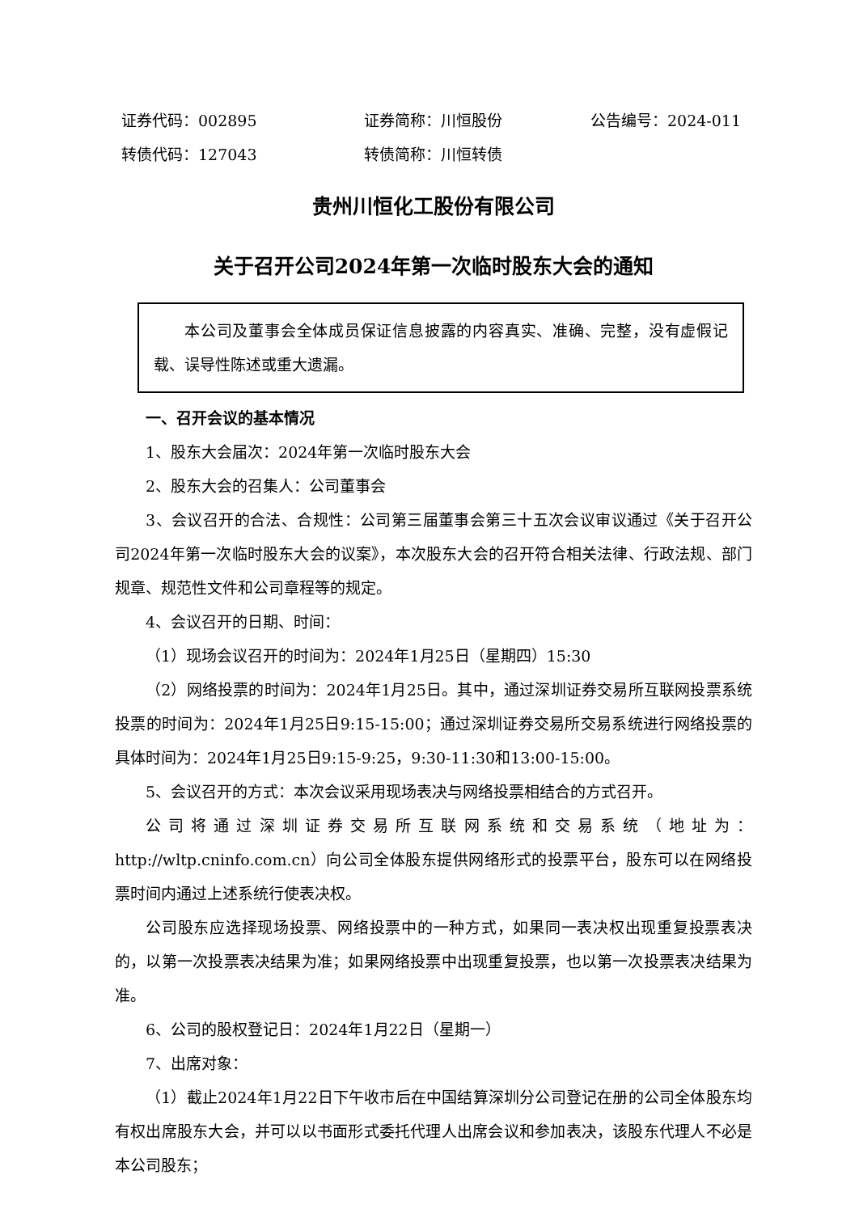证券代码：002895 证券简称：川恒股份 公告编号：2024-011
转债代码：127043 转债简称：川恒转债
贵州川恒化工股份有限公司
关于召开公司2024年第一次临时股东大会的通知
本公司及董事会全体成员保证信息披露的内容真实、准确、完整，没有虚假记载、误导性陈述或重大遗漏。
一、召开会议的基本情况
1、股东大会届次：2024年第一次临时股东大会
2、股东大会的召集人：公司董事会
3、会议召开的合法、合规性：公司第三届董事会第三十五次会议审议通过《关于召开公司2024年第一次临时股东大会的议案》，本次股东大会的召开符合相关法律、行政法规、部门规章、规范性文件和公司章程等的规定。
4、会议召开的日期、时间：
（1）现场会议召开的时间为：2024年1月25日（星期四）15:30
（2）网络投票的时间为：2024年1月25日。其中，通过深圳证券交易所互联网投票系统投票的时间为：2024年1月25日9:15-15:00；通过深圳证券交易所交易系统进行网络投票的具体时间为：2024年1月25日9:15-9:25，9:30-11:30和13:00-15:00。
5、会议召开的方式：本次会议采用现场表决与网络投票相结合的方式召开。
公司将通过深圳证券交易所互联网系统和交易系统（地址为：http://wltp.cninfo.com.cn）向公司全体股东提供网络形式的投票平台，股东可以在网络投票时间内通过上述系统行使表决权。
公司股东应选择现场投票、网络投票中的一种方式，如果同一表决权出现重复投票表决的，以第一次投票表决结果为准；如果网络投票中出现重复投票，也以第一次投票表决结果为准。
6、公司的股权登记日：2024年1月22日（星期一）
7、出席对象：
（1）截止2024年1月22日下午收市后在中国结算深圳分公司登记在册的公司全体股东均有权出席股东大会，并可以以书面形式委托代理人出席会议和参加表决，该股东代理人不必是本公司股东；